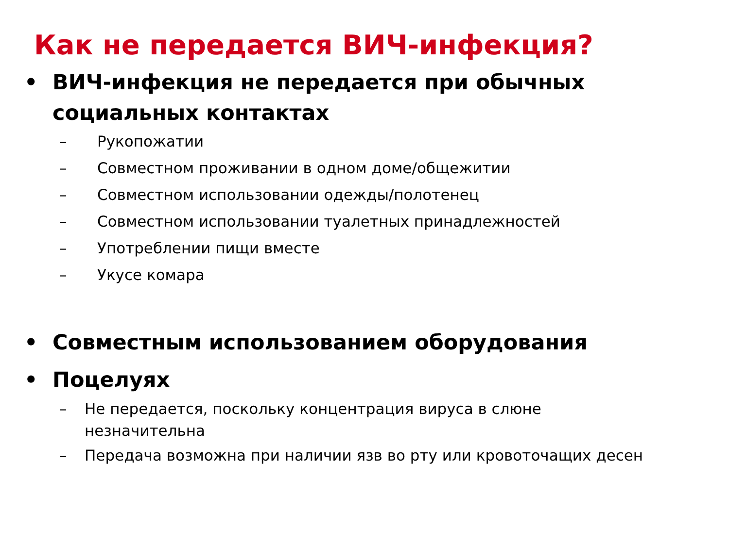Как не передается ВИЧ-инфекция?
• ВИЧ-инфекция не передается при обычных
социальных контактах
– Рукопожатии
– Совместном проживании в одном доме/общежитии
– Совместном использовании одежды/полотенец
– Совместном использовании туалетных принадлежностей
– Употреблении пищи вместе
– Укусе комара
• Совместным использованием оборудования
• Поцелуях
– Не передается, поскольку концентрация вируса в слюне
незначительна
– Передача возможна при наличии язв во рту или кровоточащих десен